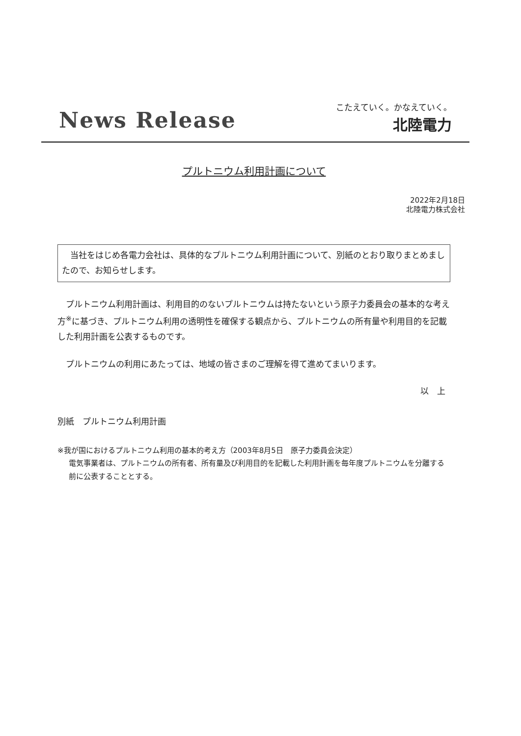News Release
こたえていく。かなえていく。
北陸電力
プルトニウム利用計画について
2022年2月18日
北陸電力株式会社
　当社をはじめ各電力会社は、具体的なプルトニウム利用計画について、別紙のとおり取りまとめましたので、お知らせします。
プルトニウム利用計画は、利用目的のないプルトニウムは持たないという原子力委員会の基本的な考え方<sup>※</sup>に基づき、プルトニウム利用の透明性を確保する観点から、プルトニウムの所有量や利用目的を記載した利用計画を公表するものです。
プルトニウムの利用にあたっては、地域の皆さまのご理解を得て進めてまいります。
以　上
別紙　プルトニウム利用計画
※我が国におけるプルトニウム利用の基本的考え方（2003年8月5日　原子力委員会決定）
電気事業者は、プルトニウムの所有者、所有量及び利用目的を記載した利用計画を毎年度プルトニウムを分離する前に公表することとする。